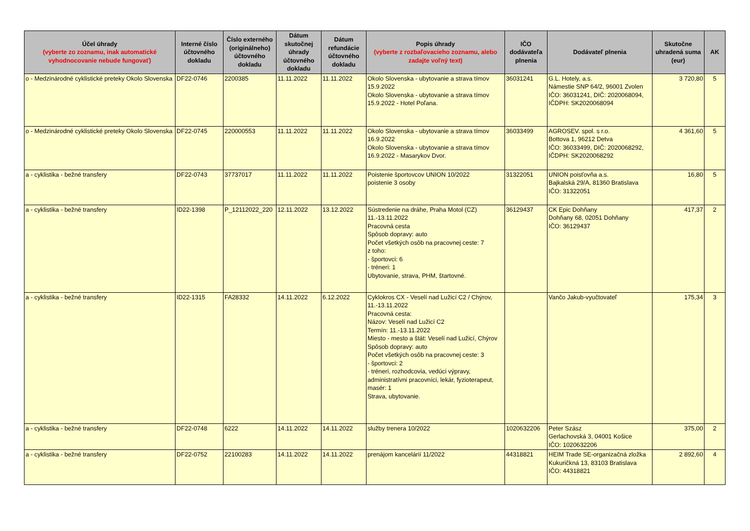| Účel úhrady (vyberte zo zoznamu, inak automatické vyhodnocovanie nebude fungovať) | Interné číslo účtovného dokladu | Číslo externého (originálneho) účtovného dokladu | Dátum skutočnej úhrady účtovného dokladu | Dátum refundácie účtovného dokladu | Popis úhrady (vyberte z rozbaľovacieho zoznamu, alebo zadajte voľný text) | IČO dodávateľa plnenia | Dodávateľ plnenia | Skutočne uhradená suma (eur) | AK |
| --- | --- | --- | --- | --- | --- | --- | --- | --- | --- |
| o - Medzinárodné cyklistické preteky Okolo Slovenska | DF22-0746 | 2200385 | 11.11.2022 | 11.11.2022 | Okolo Slovenska - ubytovanie a strava tímov 15.9.2022 Okolo Slovenska - ubytovanie a strava tímov 15.9.2022 - Hotel Poľana. | 36031241 | G.L. Hotely, a.s. Námestie SNP 64/2, 96001 Zvolen IČO: 36031241, DIČ: 2020068094, IČDPH: SK2020068094 | 3 720,80 | 5 |
| o - Medzinárodné cyklistické preteky Okolo Slovenska | DF22-0745 | 220000553 | 11.11.2022 | 11.11.2022 | Okolo Slovenska - ubytovanie a strava tímov 16.9.2022 Okolo Slovenska - ubytovanie a strava tímov 16.9.2022 - Masarykov Dvor. | 36033499 | AGROSEV. spol. s r.o. Bottova 1, 96212 Detva IČO: 36033499, DIČ: 2020068292, IČDPH: SK2020068292 | 4 361,60 | 5 |
| a - cyklistika - bežné transfery | DF22-0743 | 37737017 | 11.11.2022 | 11.11.2022 | Poistenie športovcov UNION 10/2022 poistenie 3 osoby | 31322051 | UNION poisťovňa a.s. Bajkalská 29/A, 81360 Bratislava IČO: 31322051 | 16,80 | 5 |
| a - cyklistika - bežné transfery | ID22-1398 | P_12112022_220 | 12.11.2022 | 13.12.2022 | Sústredenie na dráhe, Praha Motol (CZ) 11.-13.11.2022 Pracovná cesta Spôsob dopravy: auto Počet všetkých osôb na pracovnej ceste: 7 z toho: - športovci: 6 - tréneri: 1 Ubytovanie, strava, PHM, štartovné. | 36129437 | CK Epic Dohňany Dohňany 68, 02051 Dohňany IČO: 36129437 | 417,37 | 2 |
| a - cyklistika - bežné transfery | ID22-1315 | FA28332 | 14.11.2022 | 6.12.2022 | Cyklokros CX - Veselí nad Lužicí C2 / Chýrov, 11.-13.11.2022 Pracovná cesta: Názov: Veselí nad Lužicí C2 Termín: 11.-13.11.2022 Miesto - mesto a štát: Veselí nad Lužicí, Chýrov Spôsob dopravy: auto Počet všetkých osôb na pracovnej ceste: 3 - športovci: 2 - tréneri, rozhodcovia, vedúci výpravy, administratívni pracovníci, lekár, fyzioterapeut, masér: 1 Strava, ubytovanie. | | Vančo Jakub-vyučtovateľ | 175,34 | 3 |
| a - cyklistika - bežné transfery | DF22-0748 | 6222 | 14.11.2022 | 14.11.2022 | služby trenera 10/2022 | 1020632206 | Peter Szász Gerlachovská 3, 04001 Košice IČO: 1020632206 | 375,00 | 2 |
| a - cyklistika - bežné transfery | DF22-0752 | 22100283 | 14.11.2022 | 14.11.2022 | prenájom kancelárií 11/2022 | 44318821 | HEIM Trade SE-organizačná zložka Kukuričkná 13, 83103 Bratislava IČO: 44318821 | 2 892,60 | 4 |